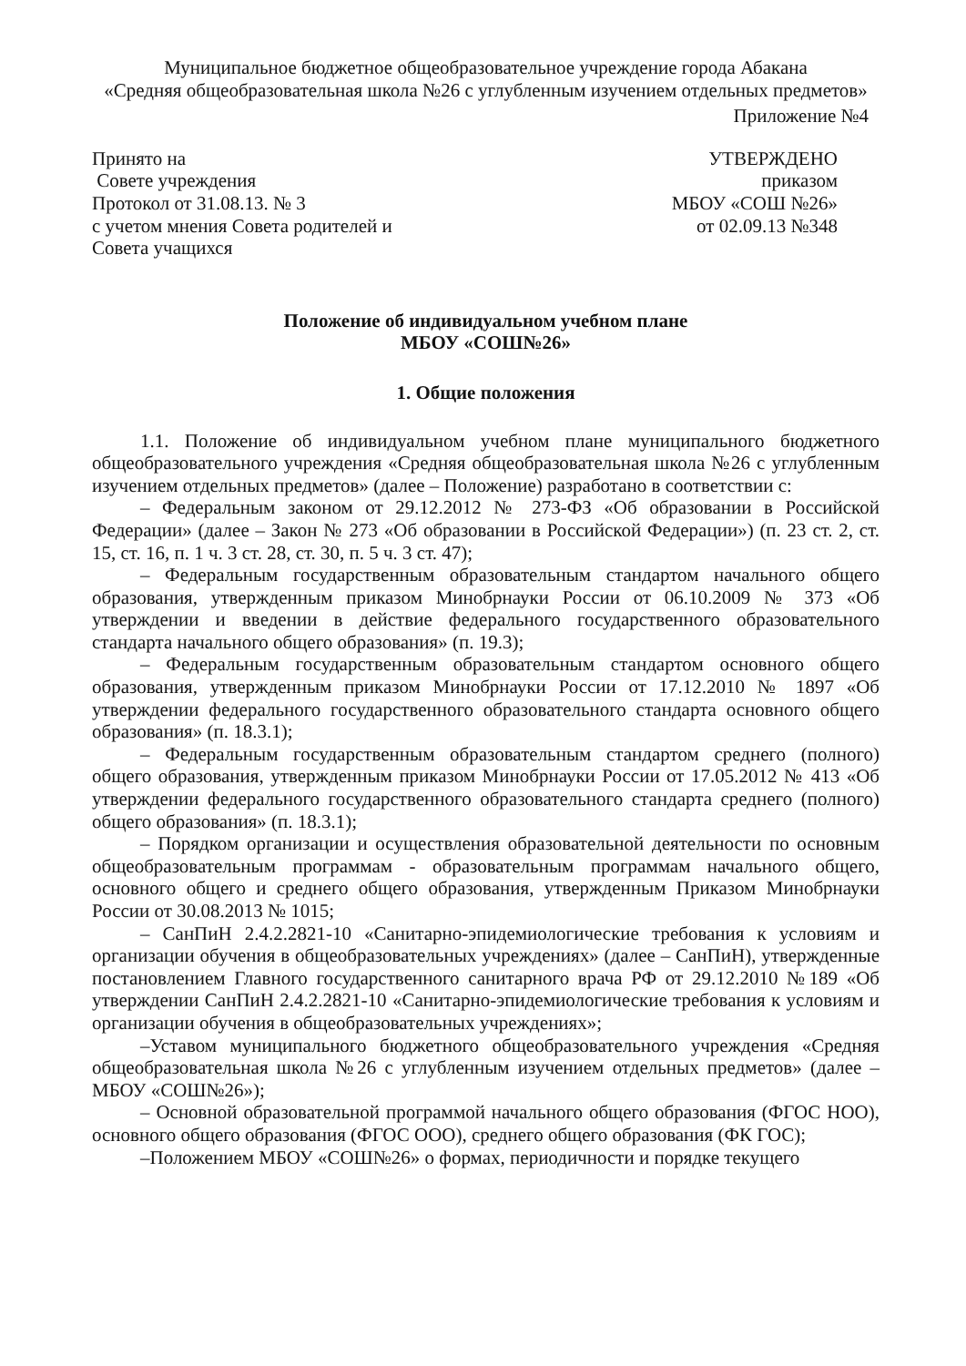Муниципальное бюджетное общеобразовательное учреждение города Абакана
«Средняя общеобразовательная школа №26 с углубленным изучением отдельных предметов»
Приложение №4
Принято на
Совете учреждения
Протокол от 31.08.13. № 3
с учетом мнения Совета родителей и
Совета учащихся
УТВЕРЖДЕНО
приказом
МБОУ «СОШ №26»
от 02.09.13 №348
Положение об индивидуальном учебном плане
МБОУ «СОШ№26»
1. Общие положения
1.1. Положение об индивидуальном учебном плане муниципального бюджетного общеобразовательного учреждения «Средняя общеобразовательная школа №26 с углубленным изучением отдельных предметов» (далее – Положение) разработано в соответствии с:
– Федеральным законом от 29.12.2012 № 273-ФЗ «Об образовании в Российской Федерации» (далее – Закон № 273 «Об образовании в Российской Федерации») (п. 23 ст. 2, ст. 15, ст. 16, п. 1 ч. 3 ст. 28, ст. 30, п. 5 ч. 3 ст. 47);
– Федеральным государственным образовательным стандартом начального общего образования, утвержденным приказом Минобрнауки России от 06.10.2009 № 373 «Об утверждении и введении в действие федерального государственного образовательного стандарта начального общего образования» (п. 19.3);
– Федеральным государственным образовательным стандартом основного общего образования, утвержденным приказом Минобрнауки России от 17.12.2010 № 1897 «Об утверждении федерального государственного образовательного стандарта основного общего образования» (п. 18.3.1);
– Федеральным государственным образовательным стандартом среднего (полного) общего образования, утвержденным приказом Минобрнауки России от 17.05.2012 № 413 «Об утверждении федерального государственного образовательного стандарта среднего (полного) общего образования» (п. 18.3.1);
– Порядком организации и осуществления образовательной деятельности по основным общеобразовательным программам - образовательным программам начального общего, основного общего и среднего общего образования, утвержденным Приказом Минобрнауки России от 30.08.2013 № 1015;
– СанПиН 2.4.2.2821-10 «Санитарно-эпидемиологические требования к условиям и организации обучения в общеобразовательных учреждениях» (далее – СанПиН), утвержденные постановлением Главного государственного санитарного врача РФ от 29.12.2010 №189 «Об утверждении СанПиН 2.4.2.2821-10 «Санитарно-эпидемиологические требования к условиям и организации обучения в общеобразовательных учреждениях»;
–Уставом муниципального бюджетного общеобразовательного учреждения «Средняя общеобразовательная школа №26 с углубленным изучением отдельных предметов» (далее – МБОУ «СОШ№26»);
– Основной образовательной программой начального общего образования (ФГОС НОО), основного общего образования (ФГОС ООО), среднего общего образования (ФК ГОС);
–Положением МБОУ «СОШ№26» о формах, периодичности и порядке текущего